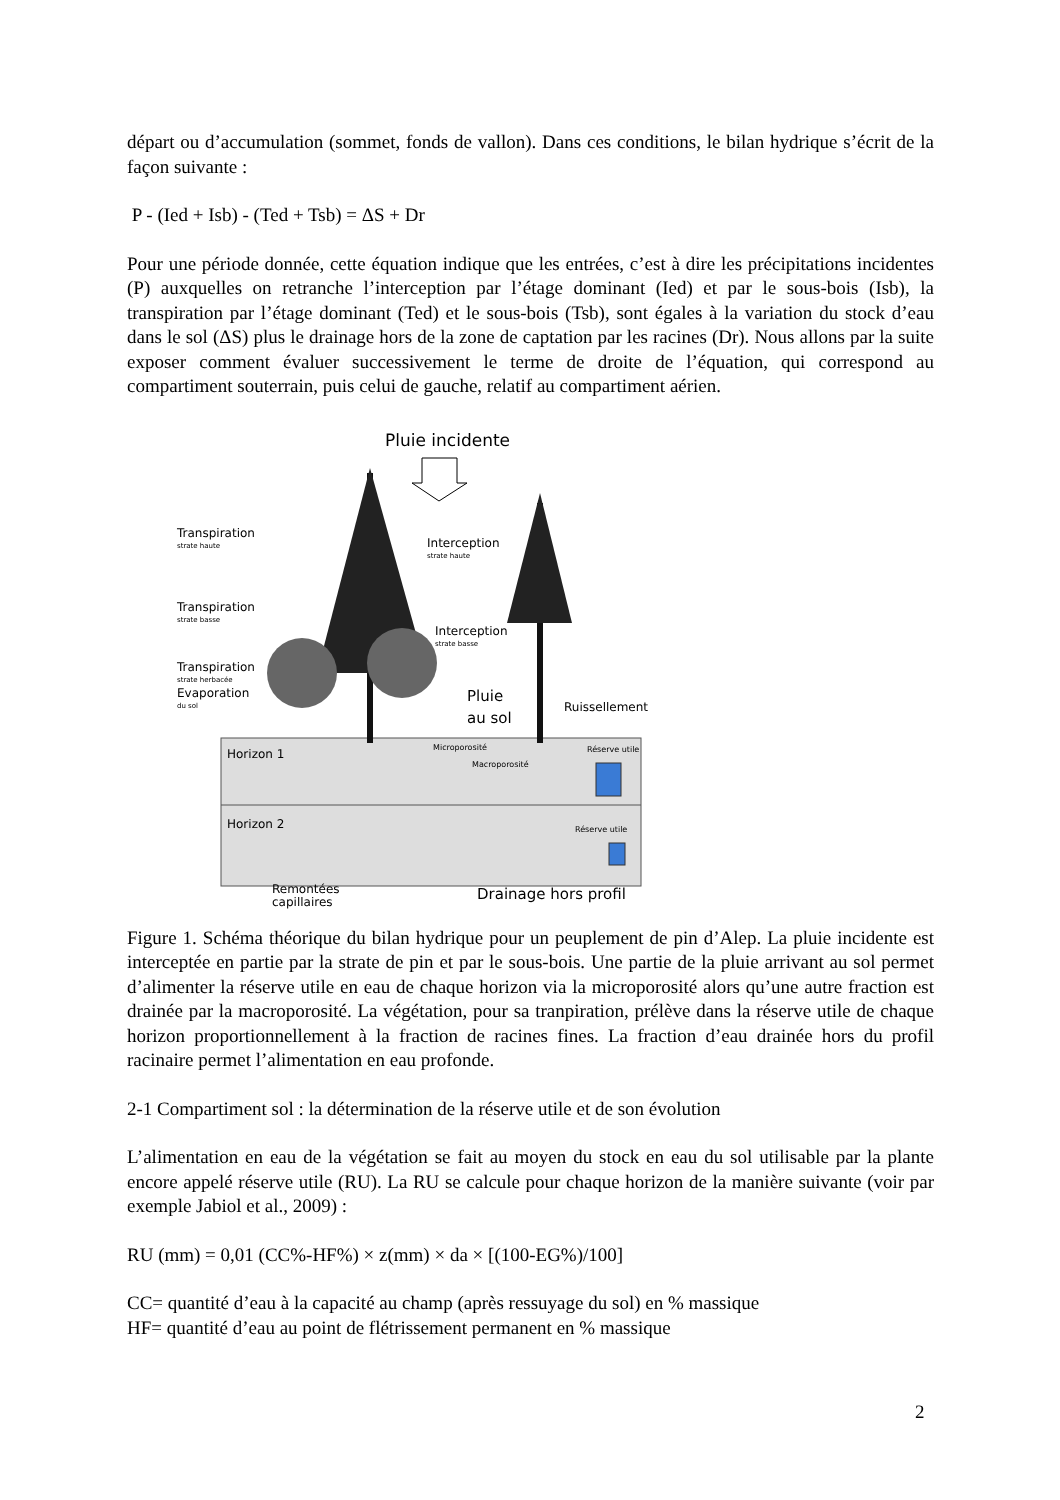départ ou d’accumulation (sommet, fonds de vallon). Dans ces conditions, le bilan hydrique s’écrit de la façon suivante :
P - (Ied + Isb) - (Ted + Tsb) = ΔS + Dr
Pour une période donnée, cette équation indique que les entrées, c’est à dire les précipitations incidentes (P) auxquelles on retranche l’interception par l’étage dominant (Ied) et par le sous-bois (Isb), la transpiration par l’étage dominant (Ted) et le sous-bois (Tsb), sont égales à la variation du stock d’eau dans le sol (ΔS) plus le drainage hors de la zone de captation par les racines (Dr). Nous allons par la suite exposer comment évaluer successivement le terme de droite de l’équation, qui correspond au compartiment souterrain, puis celui de gauche, relatif au compartiment aérien.
Pluie incidente
Transpiration
strate haute
Interception
strate haute
Transpiration
strate basse
Interception
strate basse
Transpiration
strate herbacée
Evaporation
du sol
Pluie
au sol Ruissellement
Microporosité
Macroporosité
Réserve utile
Réserve utile
Horizon 1
Horizon 2
Remontées
capillaires Drainage hors profil
Figure 1. Schéma théorique du bilan hydrique pour un peuplement de pin d’Alep. La pluie incidente est interceptée en partie par la strate de pin et par le sous-bois. Une partie de la pluie arrivant au sol permet d’alimenter la réserve utile en eau de chaque horizon via la microporosité alors qu’une autre fraction est drainée par la macroporosité. La végétation, pour sa tranpiration, prélève dans la réserve utile de chaque horizon proportionnellement à la fraction de racines fines. La fraction d’eau drainée hors du profil racinaire permet l’alimentation en eau profonde.
2-1 Compartiment sol : la détermination de la réserve utile et de son évolution
L’alimentation en eau de la végétation se fait au moyen du stock en eau du sol utilisable par la plante encore appelé réserve utile (RU). La RU se calcule pour chaque horizon de la manière suivante (voir par exemple Jabiol et al., 2009) :
RU (mm) = 0,01 (CC%-HF%) × z(mm) × da × [(100-EG%)/100]
CC= quantité d’eau à la capacité au champ (après ressuyage du sol) en % massique
HF= quantité d’eau au point de flétrissement permanent en % massique
2